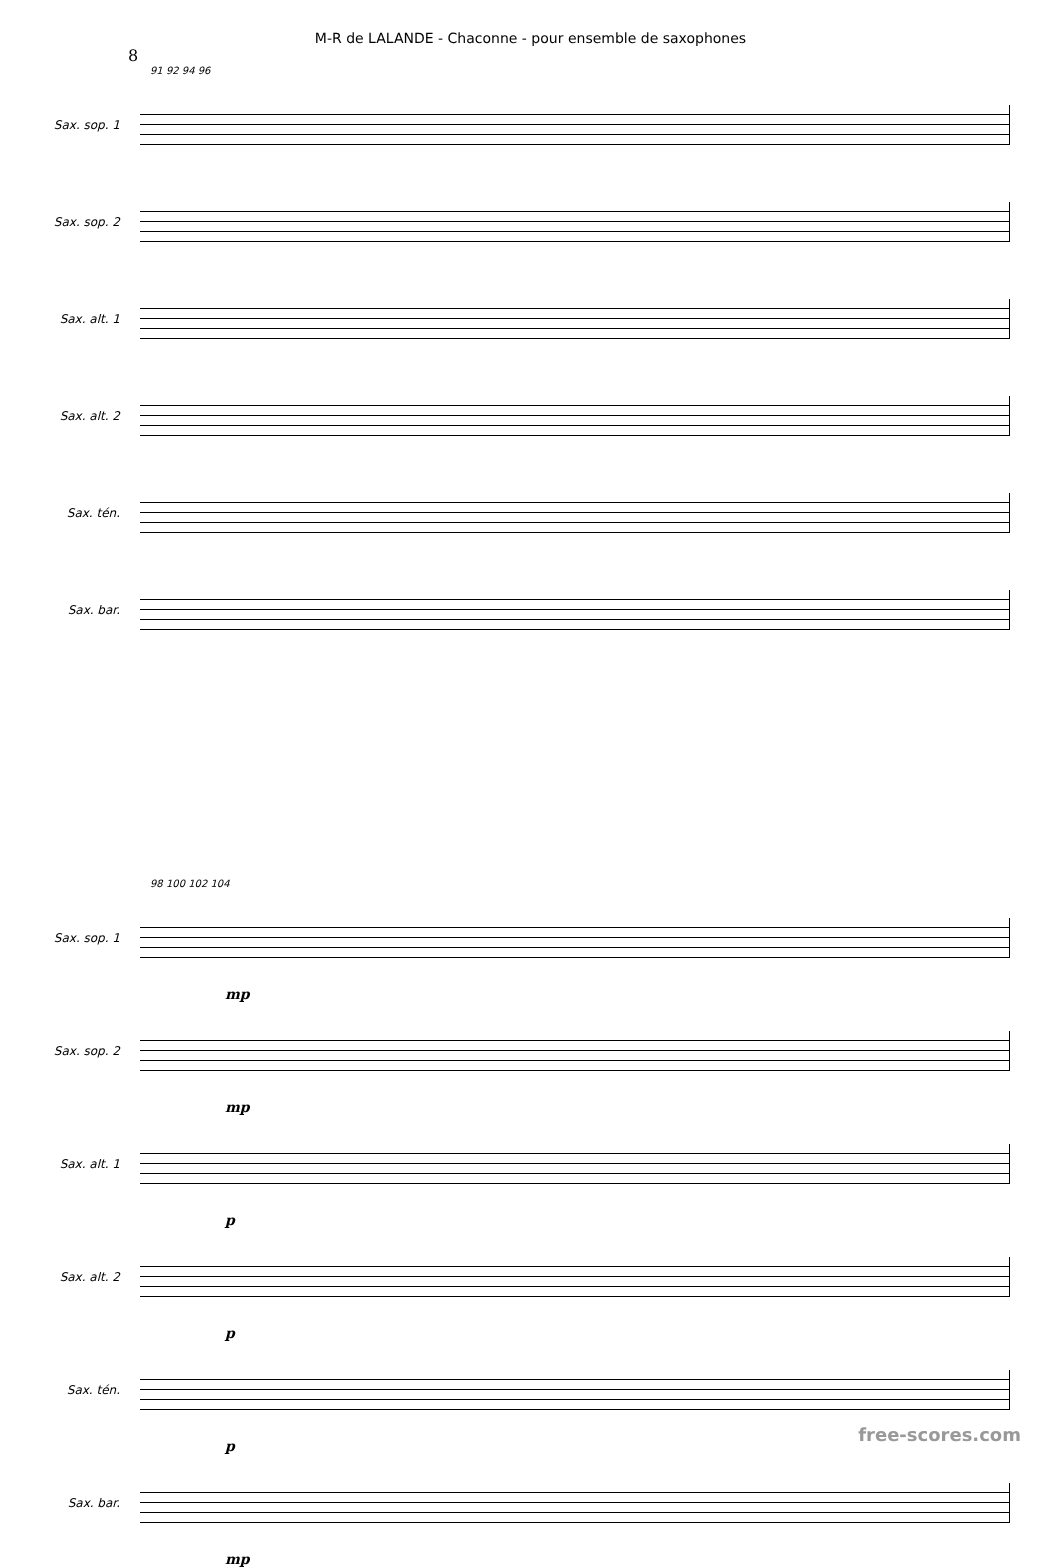M-R de LALANDE - Chaconne - pour ensemble de saxophones
8
91 92 94 96
Sax. sop. 1
Sax. sop. 2
Sax. alt. 1
Sax. alt. 2
Sax. tén.
Sax. bar.
98 100 102 104
Sax. sop. 1
mp
Sax. sop. 2
mp
Sax. alt. 1
p
Sax. alt. 2
p
Sax. tén.
p
Sax. bar.
mp
free-scores.com